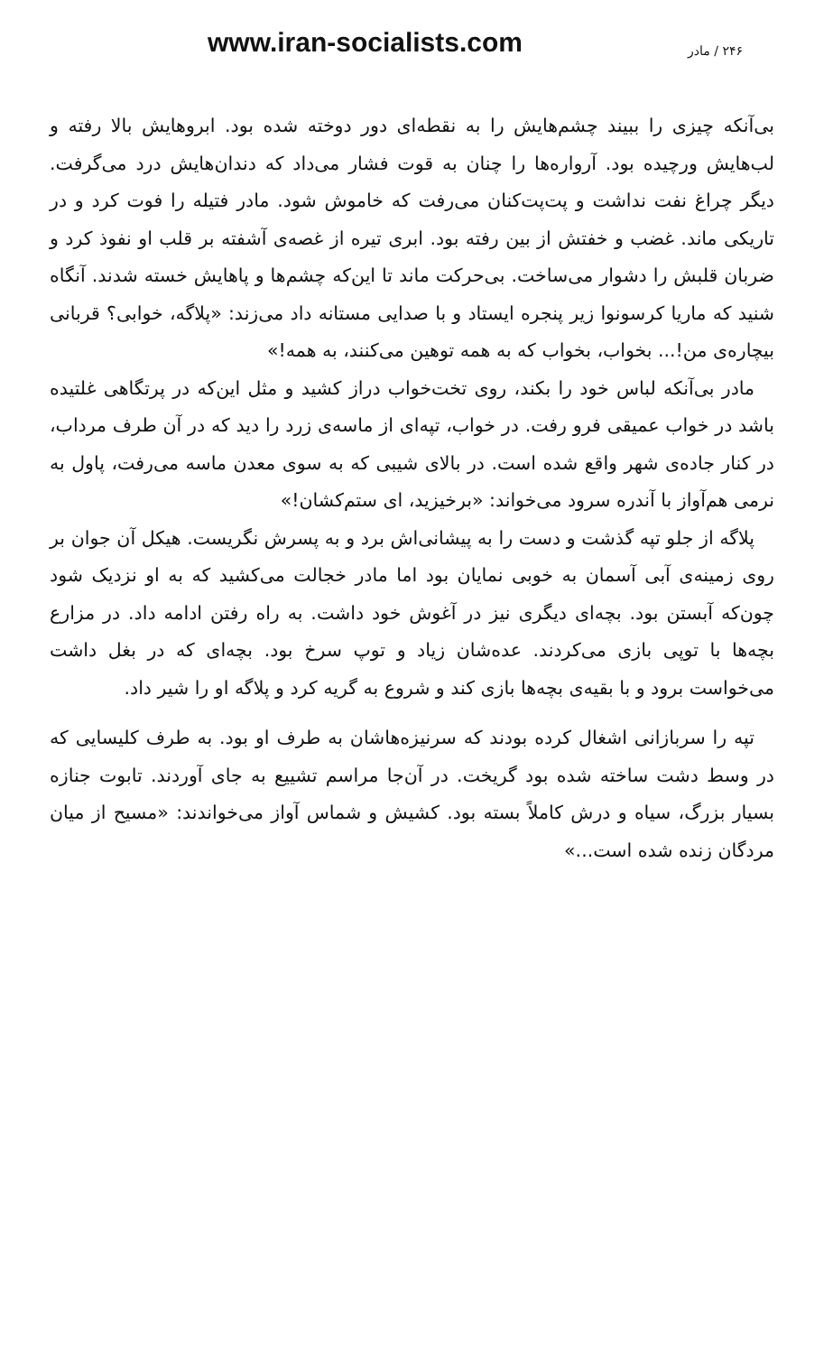www.iran-socialists.com ۲۴۶ / مادر
بی‌آنکه چیزی را ببیند چشم‌هایش را به نقطه‌ای دور دوخته شده بود. ابروهایش بالا رفته و لب‌هایش ورچیده بود. آرواره‌ها را چنان به قوت فشار می‌داد که دندان‌هایش درد می‌گرفت. دیگر چراغ نفت نداشت و پت‌پت‌کنان می‌رفت که خاموش شود. مادر فتیله را فوت کرد و در تاریکی ماند. غضب و خفتش از بین رفته بود. ابری تیره از غصه‌ی آشفته بر قلب او نفوذ کرد و ضربان قلبش را دشوار می‌ساخت. بی‌حرکت ماند تا این‌که چشم‌ها و پاهایش خسته شدند. آنگاه شنید که ماریا کرسونوا زیر پنجره ایستاد و با صدایی مستانه داد می‌زند: «پلاگه، خوابی؟ قربانی بیچاره‌ی من!... بخواب، بخواب که به همه توهین می‌کنند، به همه!»
مادر بی‌آنکه لباس خود را بکند، روی تخت‌خواب دراز کشید و مثل این‌که در پرتگاهی غلتیده باشد در خواب عمیقی فرو رفت. در خواب، تپه‌ای از ماسه‌ی زرد را دید که در آن طرف مرداب، در کنار جاده‌ی شهر واقع شده است. در بالای شیبی که به سوی معدن ماسه می‌رفت، پاول به نرمی هم‌آواز با آندره سرود می‌خواند: «برخیزید، ای ستم‌کشان!»
پلاگه از جلو تپه گذشت و دست را به پیشانی‌اش برد و به پسرش نگریست. هیکل آن جوان بر روی زمینه‌ی آبی آسمان به خوبی نمایان بود اما مادر خجالت می‌کشید که به او نزدیک شود چون‌که آبستن بود. بچه‌ای دیگری نیز در آغوش خود داشت. به راه رفتن ادامه داد. در مزارع بچه‌ها با توپی بازی می‌کردند. عده‌شان زیاد و توپ سرخ بود. بچه‌ای که در بغل داشت می‌خواست برود و با بقیه‌ی بچه‌ها بازی کند و شروع به گریه کرد و پلاگه او را شیر داد.
تپه را سربازانی اشغال کرده بودند که سرنیزه‌هاشان به طرف او بود. به طرف کلیسایی که در وسط دشت ساخته شده بود گریخت. در آن‌جا مراسم تشییع به جای آوردند. تابوت جنازه بسیار بزرگ، سیاه و درش کاملاً بسته بود. کشیش و شماس آواز می‌خواندند: «مسیح از میان مردگان زنده شده است...»